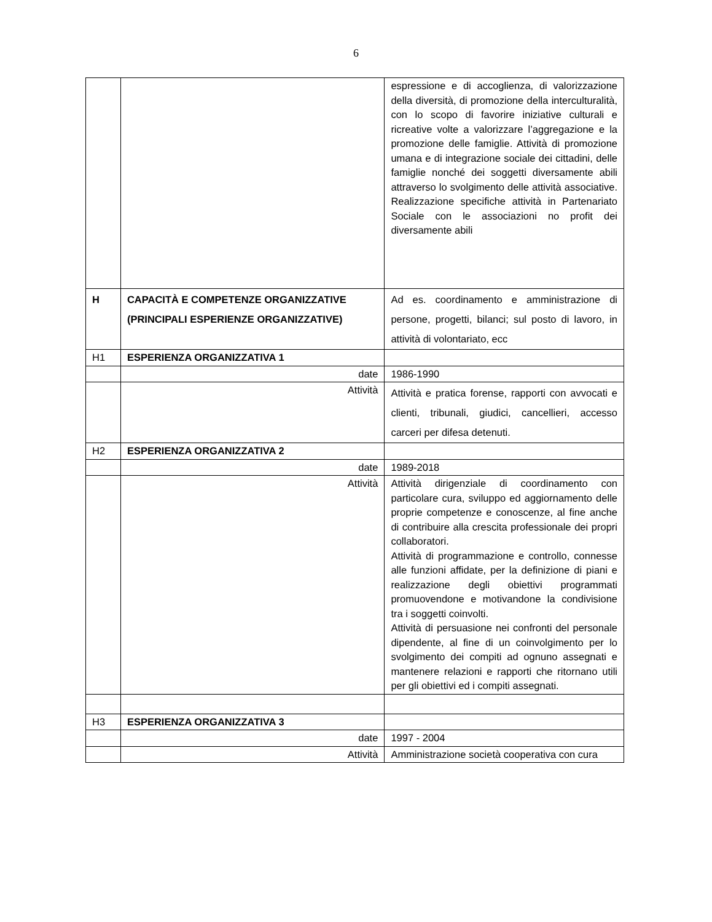6
| | | espressione e di accoglienza, di valorizzazione della diversità, di promozione della interculturalità, con lo scopo di favorire iniziative culturali e ricreative volte a valorizzare l’aggregazione e la promozione delle famiglie. Attività di promozione umana e di integrazione sociale dei cittadini, delle famiglie nonché dei soggetti diversamente abili attraverso lo svolgimento delle attività associative. Realizzazione specifiche attività in Partenariato Sociale con le associazioni no profit dei diversamente abili |
| H | CAPACITÀ E COMPETENZE ORGANIZZATIVE (PRINCIPALI ESPERIENZE ORGANIZZATIVE) | Ad es. coordinamento e amministrazione di persone, progetti, bilanci; sul posto di lavoro, in attività di volontariato, ecc |
| H1 | ESPERIENZA ORGANIZZATIVA 1 | |
| | date | 1986-1990 |
| | Attività | Attività e pratica forense, rapporti con avvocati e clienti, tribunali, giudici, cancellieri, accesso carceri per difesa detenuti. |
| H2 | ESPERIENZA ORGANIZZATIVA 2 | |
| | date | 1989-2018 |
| | Attività | Attività dirigenziale di coordinamento con particolare cura, sviluppo ed aggiornamento delle proprie competenze e conoscenze, al fine anche di contribuire alla crescita professionale dei propri collaboratori. Attività di programmazione e controllo, connesse alle funzioni affidate, per la definizione di piani e realizzazione degli obiettivi programmati promuovendone e motivandone la condivisione tra i soggetti coinvolti. Attività di persuasione nei confronti del personale dipendente, al fine di un coinvolgimento per lo svolgimento dei compiti ad ognuno assegnati e mantenere relazioni e rapporti che ritornano utili per gli obiettivi ed i compiti assegnati. |
| H3 | ESPERIENZA ORGANIZZATIVA 3 | |
| | date | 1997 - 2004 |
| | Attività | Amministrazione società cooperativa con cura |